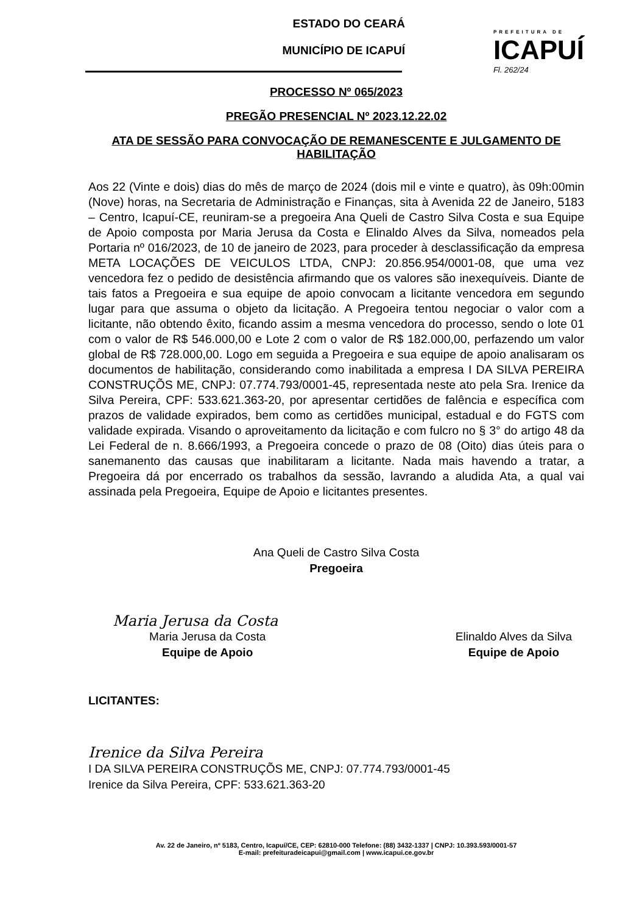ESTADO DO CEARÁ
MUNICÍPIO DE ICAPUÍ
PREFEITURA DE
ICAPUÍ
Fl. 262/24
PROCESSO Nº 065/2023
PREGÃO PRESENCIAL Nº 2023.12.22.02
ATA DE SESSÃO PARA CONVOCAÇÃO DE REMANESCENTE E JULGAMENTO DE HABILITAÇÃO
Aos 22 (Vinte e dois) dias do mês de março de 2024 (dois mil e vinte e quatro), às 09h:00min (Nove) horas, na Secretaria de Administração e Finanças, sita à Avenida 22 de Janeiro, 5183 – Centro, Icapuí-CE, reuniram-se a pregoeira Ana Queli de Castro Silva Costa e sua Equipe de Apoio composta por Maria Jerusa da Costa e Elinaldo Alves da Silva, nomeados pela Portaria nº 016/2023, de 10 de janeiro de 2023, para proceder à desclassificação da empresa META LOCAÇÕES DE VEICULOS LTDA, CNPJ: 20.856.954/0001-08, que uma vez vencedora fez o pedido de desistência afirmando que os valores são inexequíveis. Diante de tais fatos a Pregoeira e sua equipe de apoio convocam a licitante vencedora em segundo lugar para que assuma o objeto da licitação. A Pregoeira tentou negociar o valor com a licitante, não obtendo êxito, ficando assim a mesma vencedora do processo, sendo o lote 01 com o valor de R$ 546.000,00 e Lote 2 com o valor de R$ 182.000,00, perfazendo um valor global de R$ 728.000,00. Logo em seguida a Pregoeira e sua equipe de apoio analisaram os documentos de habilitação, considerando como inabilitada a empresa I DA SILVA PEREIRA CONSTRUÇÕS ME, CNPJ: 07.774.793/0001-45, representada neste ato pela Sra. Irenice da Silva Pereira, CPF: 533.621.363-20, por apresentar certidões de falência e específica com prazos de validade expirados, bem como as certidões municipal, estadual e do FGTS com validade expirada. Visando o aproveitamento da licitação e com fulcro no § 3° do artigo 48 da Lei Federal de n. 8.666/1993, a Pregoeira concede o prazo de 08 (Oito) dias úteis para o sanemanento das causas que inabilitaram a licitante. Nada mais havendo a tratar, a Pregoeira dá por encerrado os trabalhos da sessão, lavrando a aludida Ata, a qual vai assinada pela Pregoeira, Equipe de Apoio e licitantes presentes.
Ana Queli de Castro Silva Costa
Pregoeira
Maria Jerusa da Costa
Maria Jerusa da Costa
Equipe de Apoio
Elinaldo Alves da Silva
Equipe de Apoio
LICITANTES:
Irenice da Silva Pereira
I DA SILVA PEREIRA CONSTRUÇÕS ME, CNPJ: 07.774.793/0001-45
Irenice da Silva Pereira, CPF: 533.621.363-20
Av. 22 de Janeiro, nº 5183, Centro, Icapuí/CE, CEP: 62810-000 Telefone: (88) 3432-1337 | CNPJ: 10.393.593/0001-57
E-mail: prefeituradeicapui@gmail.com | www.icapui.ce.gov.br